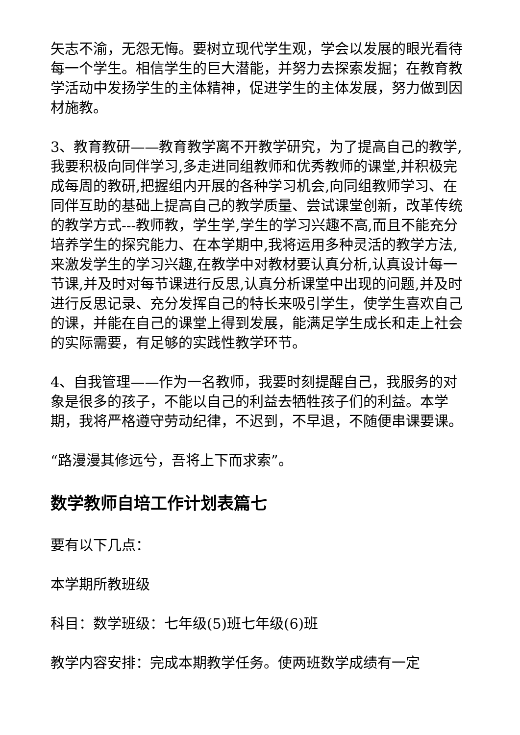矢志不渝，无怨无悔。要树立现代学生观，学会以发展的眼光看待每一个学生。相信学生的巨大潜能，并努力去探索发掘；在教育教学活动中发扬学生的主体精神，促进学生的主体发展，努力做到因材施教。
3、教育教研——教育教学离不开教学研究，为了提高自己的教学,我要积极向同伴学习,多走进同组教师和优秀教师的课堂,并积极完成每周的教研,把握组内开展的各种学习机会,向同组教师学习、在同伴互助的基础上提高自己的教学质量、尝试课堂创新，改革传统的教学方式---教师教，学生学,学生的学习兴趣不高,而且不能充分培养学生的探究能力、在本学期中,我将运用多种灵活的教学方法,来激发学生的学习兴趣,在教学中对教材要认真分析,认真设计每一节课,并及时对每节课进行反思,认真分析课堂中出现的问题,并及时进行反思记录、充分发挥自己的特长来吸引学生，使学生喜欢自己的课，并能在自己的课堂上得到发展，能满足学生成长和走上社会的实际需要，有足够的实践性教学环节。
4、自我管理——作为一名教师，我要时刻提醒自己，我服务的对象是很多的孩子，不能以自己的利益去牺牲孩子们的利益。本学期，我将严格遵守劳动纪律，不迟到，不早退，不随便串课要课。
“路漫漫其修远兮，吾将上下而求索”。
数学教师自培工作计划表篇七
要有以下几点：
本学期所教班级
科目：数学班级：七年级(5)班七年级(6)班
教学内容安排：完成本期教学任务。使两班数学成绩有一定